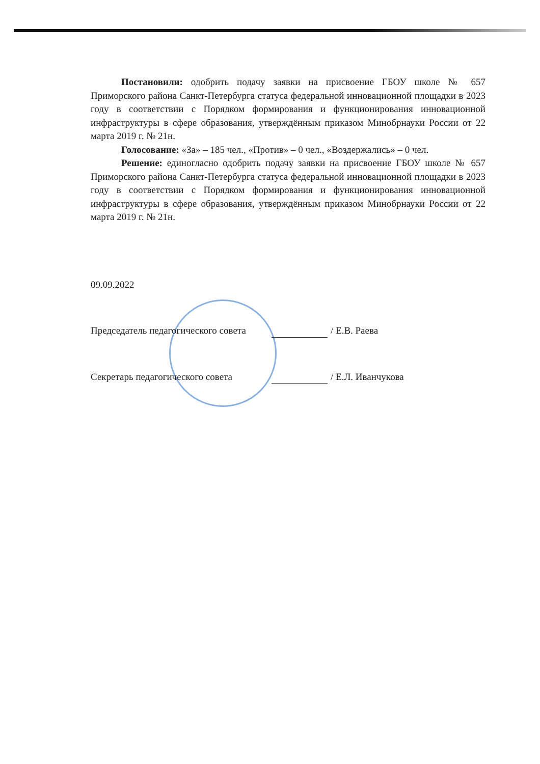Постановили: одобрить подачу заявки на присвоение ГБОУ школе № 657 Приморского района Санкт-Петербурга статуса федеральной инновационной площадки в 2023 году в соответствии с Порядком формирования и функционирования инновационной инфраструктуры в сфере образования, утверждённым приказом Минобрнауки России от 22 марта 2019 г. № 21н.
Голосование: «За» – 185 чел., «Против» – 0 чел., «Воздержались» – 0 чел.
Решение: единогласно одобрить подачу заявки на присвоение ГБОУ школе № 657 Приморского района Санкт-Петербурга статуса федеральной инновационной площадки в 2023 году в соответствии с Порядком формирования и функционирования инновационной инфраструктуры в сфере образования, утверждённым приказом Минобрнауки России от 22 марта 2019 г. № 21н.
09.09.2022
Председатель педагогического совета / Е.В. Раева
Секретарь педагогического совета / Е.Л. Иванчукова